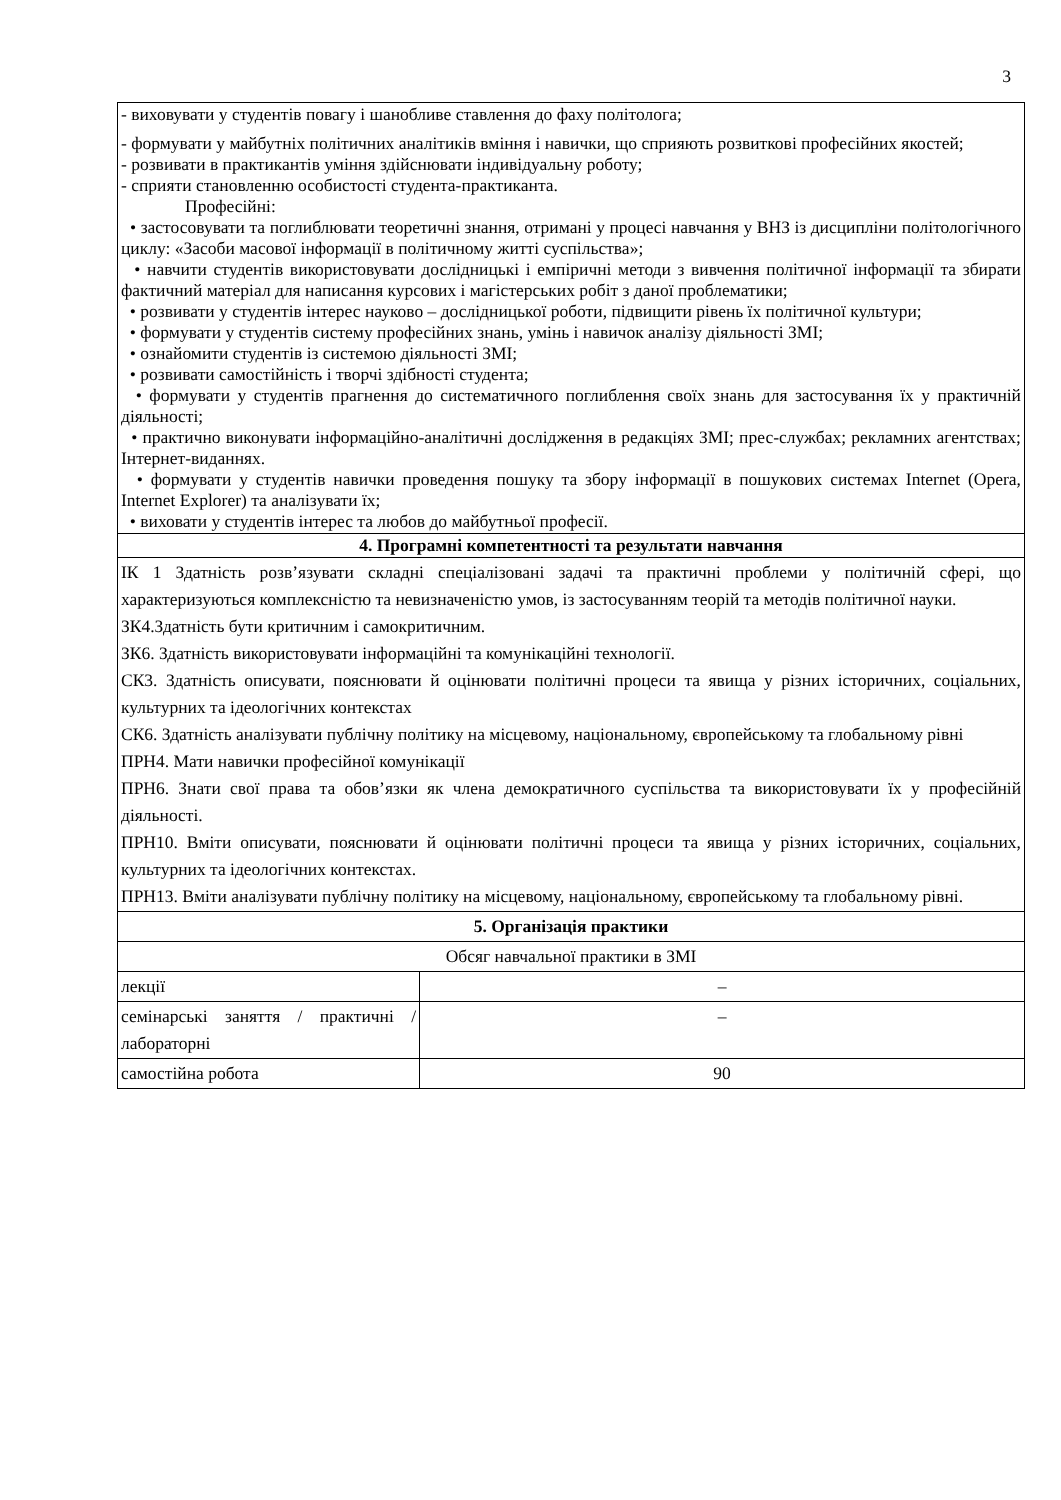3
| - виховувати у студентів повагу і шанобливе ставлення до фаху політолога; - формувати у майбутніх політичних аналітиків вміння і навички, що сприяють розвиткові професійних якостей; - розвивати в практикантів уміння здійснювати індивідуальну роботу; - сприяти становленню особистості студента-практиканта. Професійні: • застосовувати та поглиблювати теоретичні знання, отримані у процесі навчання у ВНЗ із дисципліни політологічного циклу: «Засоби масової інформації в політичному житті суспільства»; • навчити студентів використовувати дослідницькі і емпіричні методи з вивчення політичної інформації та збирати фактичний матеріал для написання курсових і магістерських робіт з даної проблематики; • розвивати у студентів інтерес науково – дослідницької роботи, підвищити рівень їх політичної культури; • формувати у студентів систему професійних знань, умінь і навичок аналізу діяльності ЗМІ; • ознайомити студентів із системою діяльності ЗМІ; • розвивати самостійність і творчі здібності студента; • формувати у студентів прагнення до систематичного поглиблення своїх знань для застосування їх у практичній діяльності; • практично виконувати інформаційно-аналітичні дослідження в редакціях ЗМІ; прес-службах; рекламних агентствах; Інтернет-виданнях. • формувати у студентів навички проведення пошуку та збору інформації в пошукових системах Internet (Opera, Internet Explorer) та аналізувати їх; • виховати у студентів інтерес та любов до майбутньої професії. | |
| 4. Програмні компетентності та результати навчання | |
| ІК 1 Здатність розв’язувати складні спеціалізовані задачі та практичні проблеми у політичній сфері, що характеризуються комплексністю та невизначеністю умов, із застосуванням теорій та методів політичної науки. ЗК4.Здатність бути критичним і самокритичним. ЗК6. Здатність використовувати інформаційні та комунікаційні технології. СК3. Здатність описувати, пояснювати й оцінювати політичні процеси та явища у різних історичних, соціальних, культурних та ідеологічних контекстах СК6. Здатність аналізувати публічну політику на місцевому, національному, європейському та глобальному рівні ПРН4. Мати навички професійної комунікації ПРН6. Знати свої права та обов’язки як члена демократичного суспільства та використовувати їх у професійній діяльності. ПРН10. Вміти описувати, пояснювати й оцінювати політичні процеси та явища у різних історичних, соціальних, культурних та ідеологічних контекстах. ПРН13. Вміти аналізувати публічну політику на місцевому, національному, європейському та глобальному рівні. | |
| 5. Організація практики | |
| Обсяг навчальної практики в ЗМІ | |
| лекції | – |
| семінарські заняття / практичні / лабораторні | – |
| самостійна робота | 90 |